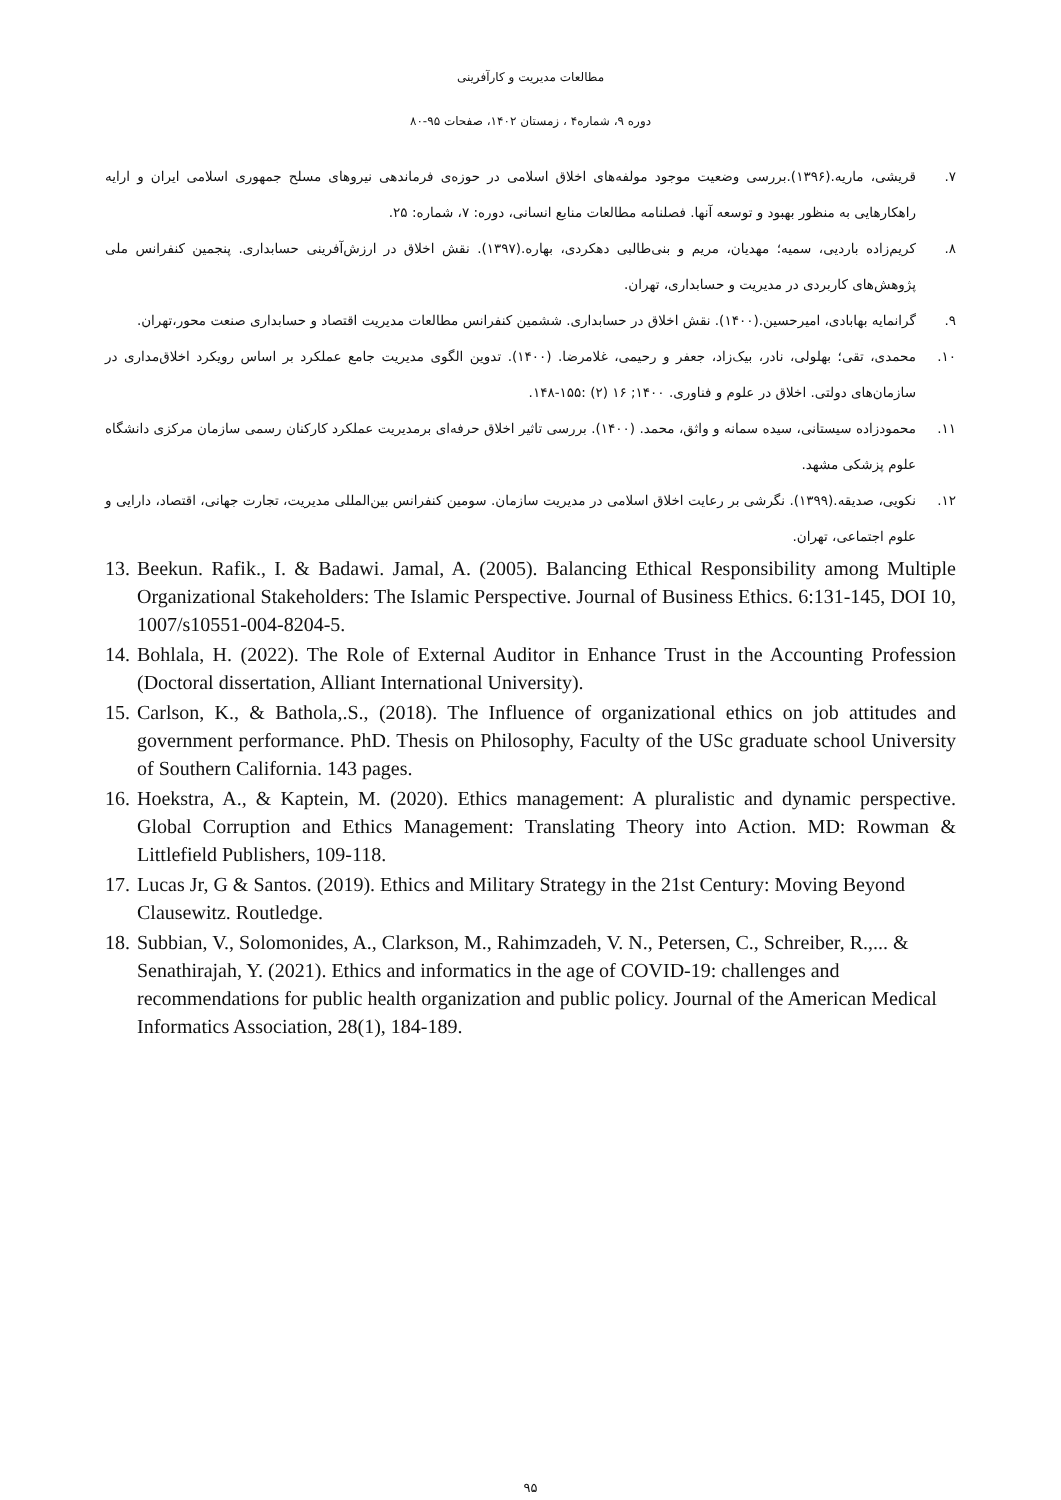مطالعات مدیریت و کارآفرینی
دوره ۹، شماره۴ ، زمستان ۱۴۰۲، صفحات ۹۵-۸۰
۷. قریشی، ماریه.(۱۳۹۶).بررسی وضعیت موجود مولفه‌های اخلاق اسلامی در حوزه‌ی فرماندهی نیروهای مسلح جمهوری اسلامی ایران و ارایه راهکارهایی به منظور بهبود و توسعه آنها. فصلنامه مطالعات منابع انسانی، دوره: ۷، شماره: ۲۵.
۸. کریم‌زاده باردیی، سمیه؛ مهدیان، مریم و بنی‌طالبی دهکردی، بهاره.(۱۳۹۷). نقش اخلاق در ارزش‌آفرینی حسابداری. پنجمین کنفرانس ملی پژوهش‌های کاربردی در مدیریت و حسابداری، تهران.
۹. گرانمایه بهابادی، امیرحسین.(۱۴۰۰). نقش اخلاق در حسابداری. ششمین کنفرانس مطالعات مدیریت اقتصاد و حسابداری صنعت محور،تهران.
۱۰. محمدی، تقی؛ بهلولی، نادر، بیک‌زاد، جعفر و رحیمی، غلامرضا. (۱۴۰۰). تدوین الگوی مدیریت جامع عملکرد بر اساس رویکرد اخلاق‌مداری در سازمان‌های دولتی. اخلاق در علوم و فناوری. ۱۴۰۰; ۱۶ (۲) :۱۵۵-۱۴۸.
۱۱. محمودزاده سیستانی، سیده سمانه و واثق، محمد. (۱۴۰۰). بررسی تاثیر اخلاق حرفه‌ای برمدیریت عملکرد کارکنان رسمی سازمان مرکزی دانشگاه علوم پزشکی مشهد.
۱۲. نکویی، صدیقه.(۱۳۹۹). نگرشی بر رعایت اخلاق اسلامی در مدیریت سازمان. سومین کنفرانس بین‌المللی مدیریت، تجارت جهانی، اقتصاد، دارایی و علوم اجتماعی، تهران.
13. Beekun. Rafik., I. & Badawi. Jamal, A. (2005). Balancing Ethical Responsibility among Multiple Organizational Stakeholders: The Islamic Perspective. Journal of Business Ethics. 6:131-145, DOI 10, 1007/s10551-004-8204-5.
14. Bohlala, H. (2022). The Role of External Auditor in Enhance Trust in the Accounting Profession (Doctoral dissertation, Alliant International University).
15. Carlson, K., & Bathola,.S., (2018). The Influence of organizational ethics on job attitudes and government performance. PhD. Thesis on Philosophy, Faculty of the USc graduate school University of Southern California. 143 pages.
16. Hoekstra, A., & Kaptein, M. (2020). Ethics management: A pluralistic and dynamic perspective. Global Corruption and Ethics Management: Translating Theory into Action. MD: Rowman & Littlefield Publishers, 109-118.
17. Lucas Jr, G & Santos. (2019). Ethics and Military Strategy in the 21st Century: Moving Beyond Clausewitz. Routledge.
18. Subbian, V., Solomonides, A., Clarkson, M., Rahimzadeh, V. N., Petersen, C., Schreiber, R.,... & Senathirajah, Y. (2021). Ethics and informatics in the age of COVID-19: challenges and recommendations for public health organization and public policy. Journal of the American Medical Informatics Association, 28(1), 184-189.
۹۵